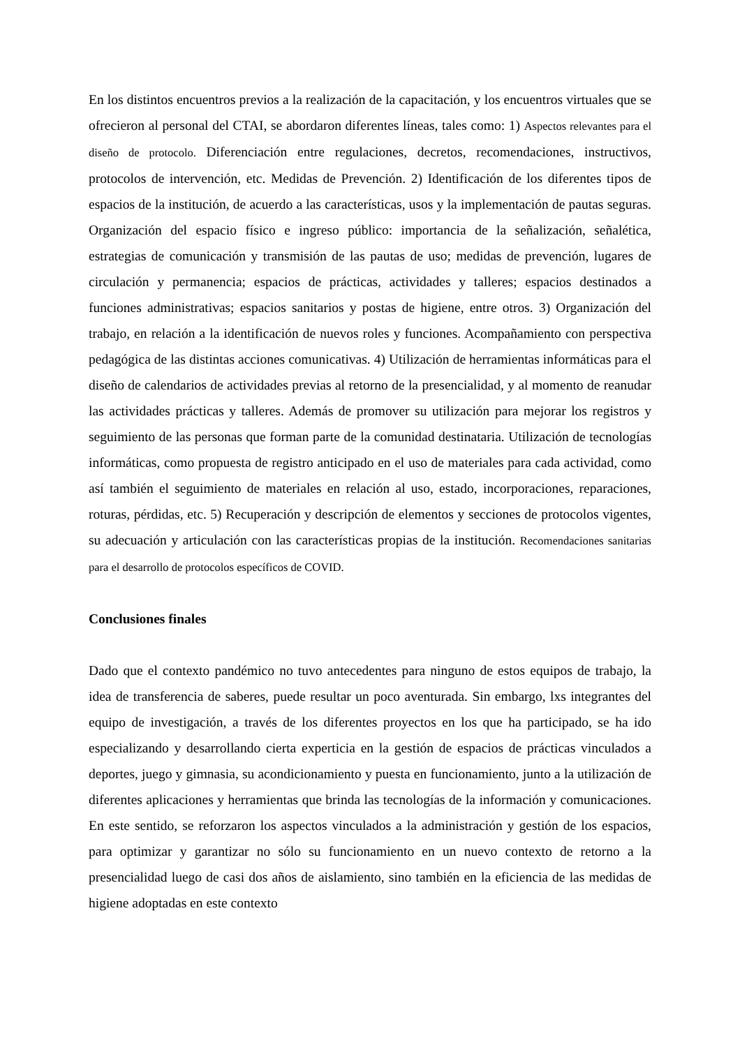En los distintos encuentros previos a la realización de la capacitación, y los encuentros virtuales que se ofrecieron al personal del CTAI, se abordaron diferentes líneas, tales como: 1) Aspectos relevantes para el diseño de protocolo. Diferenciación entre regulaciones, decretos, recomendaciones, instructivos, protocolos de intervención, etc. Medidas de Prevención. 2) Identificación de los diferentes tipos de espacios de la institución, de acuerdo a las características, usos y la implementación de pautas seguras. Organización del espacio físico e ingreso público: importancia de la señalización, señalética, estrategias de comunicación y transmisión de las pautas de uso; medidas de prevención, lugares de circulación y permanencia; espacios de prácticas, actividades y talleres; espacios destinados a funciones administrativas; espacios sanitarios y postas de higiene, entre otros. 3) Organización del trabajo, en relación a la identificación de nuevos roles y funciones. Acompañamiento con perspectiva pedagógica de las distintas acciones comunicativas. 4) Utilización de herramientas informáticas para el diseño de calendarios de actividades previas al retorno de la presencialidad, y al momento de reanudar las actividades prácticas y talleres. Además de promover su utilización para mejorar los registros y seguimiento de las personas que forman parte de la comunidad destinataria. Utilización de tecnologías informáticas, como propuesta de registro anticipado en el uso de materiales para cada actividad, como así también el seguimiento de materiales en relación al uso, estado, incorporaciones, reparaciones, roturas, pérdidas, etc. 5) Recuperación y descripción de elementos y secciones de protocolos vigentes, su adecuación y articulación con las características propias de la institución. Recomendaciones sanitarias para el desarrollo de protocolos específicos de COVID.
Conclusiones finales
Dado que el contexto pandémico no tuvo antecedentes para ninguno de estos equipos de trabajo, la idea de transferencia de saberes, puede resultar un poco aventurada. Sin embargo, lxs integrantes del equipo de investigación, a través de los diferentes proyectos en los que ha participado, se ha ido especializando y desarrollando cierta experticia en la gestión de espacios de prácticas vinculados a deportes, juego y gimnasia, su acondicionamiento y puesta en funcionamiento, junto a la utilización de diferentes aplicaciones y herramientas que brinda las tecnologías de la información y comunicaciones. En este sentido, se reforzaron los aspectos vinculados a la administración y gestión de los espacios, para optimizar y garantizar no sólo su funcionamiento en un nuevo contexto de retorno a la presencialidad luego de casi dos años de aislamiento, sino también en la eficiencia de las medidas de higiene adoptadas en este contexto